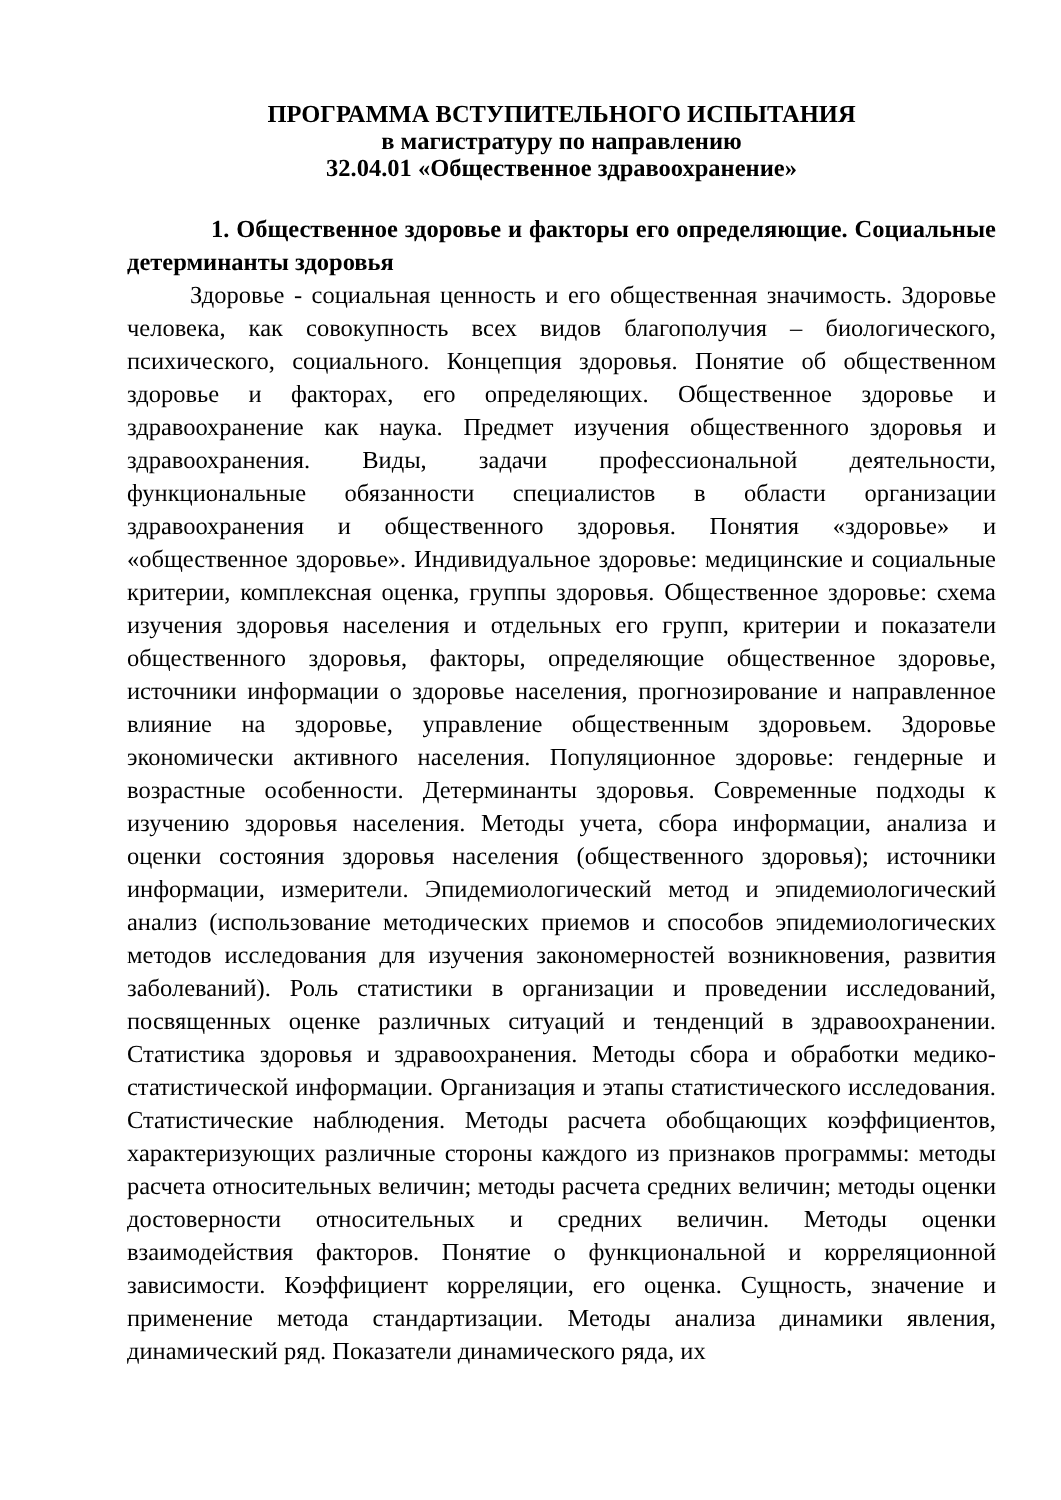ПРОГРАММА ВСТУПИТЕЛЬНОГО ИСПЫТАНИЯ
в магистратуру по направлению
32.04.01 «Общественное здравоохранение»
1. Общественное здоровье и факторы его определяющие. Социальные детерминанты здоровья
Здоровье - социальная ценность и его общественная значимость. Здоровье человека, как совокупность всех видов благополучия – биологического, психического, социального. Концепция здоровья. Понятие об общественном здоровье и факторах, его определяющих. Общественное здоровье и здравоохранение как наука. Предмет изучения общественного здоровья и здравоохранения. Виды, задачи профессиональной деятельности, функциональные обязанности специалистов в области организации здравоохранения и общественного здоровья. Понятия «здоровье» и «общественное здоровье». Индивидуальное здоровье: медицинские и социальные критерии, комплексная оценка, группы здоровья. Общественное здоровье: схема изучения здоровья населения и отдельных его групп, критерии и показатели общественного здоровья, факторы, определяющие общественное здоровье, источники информации о здоровье населения, прогнозирование и направленное влияние на здоровье, управление общественным здоровьем. Здоровье экономически активного населения. Популяционное здоровье: гендерные и возрастные особенности. Детерминанты здоровья. Современные подходы к изучению здоровья населения. Методы учета, сбора информации, анализа и оценки состояния здоровья населения (общественного здоровья); источники информации, измерители. Эпидемиологический метод и эпидемиологический анализ (использование методических приемов и способов эпидемиологических методов исследования для изучения закономерностей возникновения, развития заболеваний). Роль статистики в организации и проведении исследований, посвященных оценке различных ситуаций и тенденций в здравоохранении. Статистика здоровья и здравоохранения. Методы сбора и обработки медико-статистической информации. Организация и этапы статистического исследования. Статистические наблюдения. Методы расчета обобщающих коэффициентов, характеризующих различные стороны каждого из признаков программы: методы расчета относительных величин; методы расчета средних величин; методы оценки достоверности относительных и средних величин. Методы оценки взаимодействия факторов. Понятие о функциональной и корреляционной зависимости. Коэффициент корреляции, его оценка. Сущность, значение и применение метода стандартизации. Методы анализа динамики явления, динамический ряд. Показатели динамического ряда, их